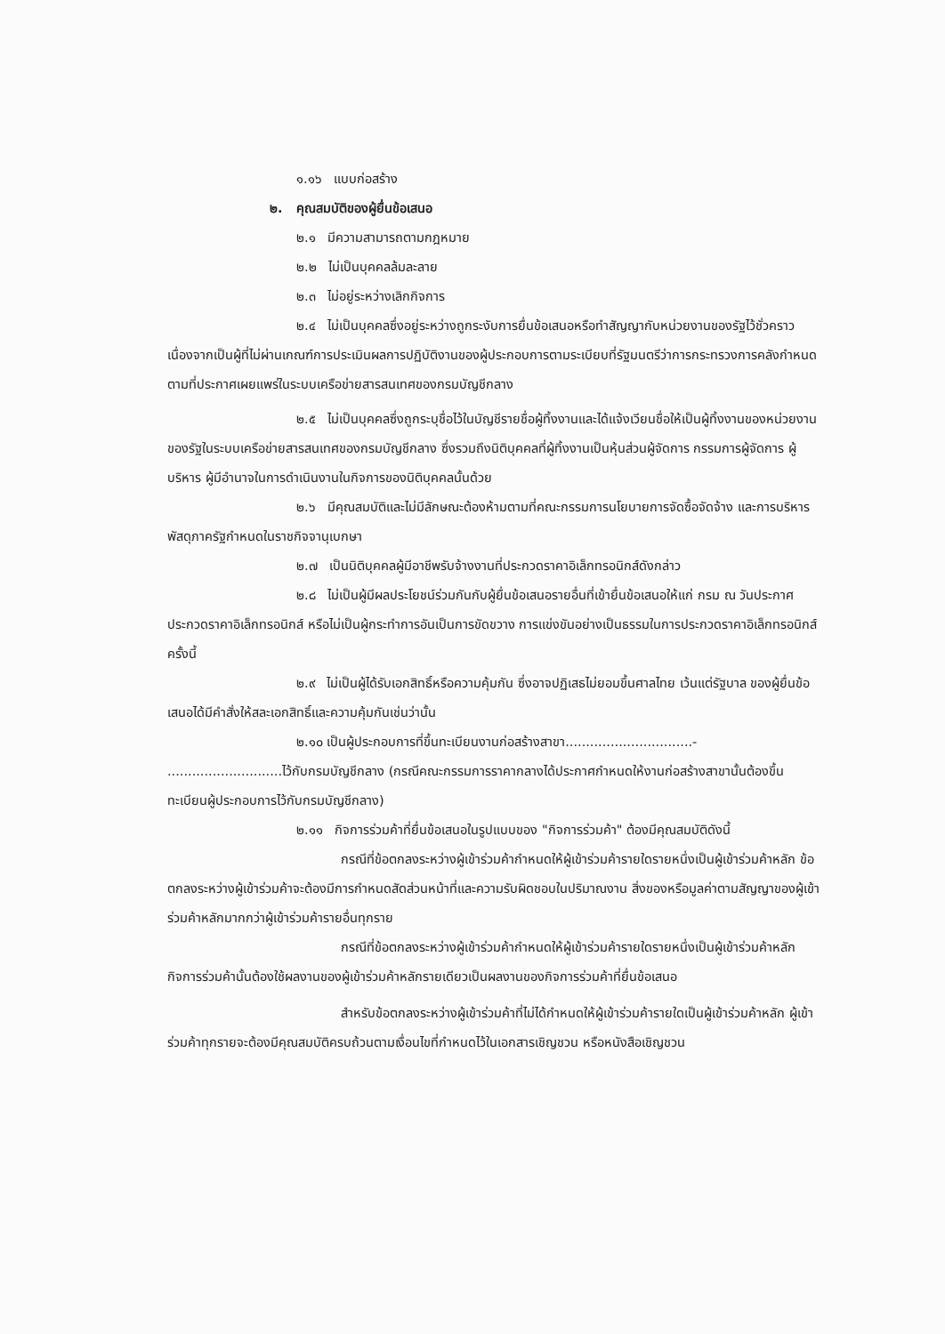๑.๑๖ แบบก่อสร้าง
๒. คุณสมบัติของผู้ยื่นข้อเสนอ
๒.๑ มีความสามารถตามกฎหมาย
๒.๒ ไม่เป็นบุคคลล้มละลาย
๒.๓ ไม่อยู่ระหว่างเลิกกิจการ
๒.๔ ไม่เป็นบุคคลซึ่งอยู่ระหว่างถูกระงับการยื่นข้อเสนอหรือทำสัญญากับหน่วยงานของรัฐไว้ชั่วคราว เนื่องจากเป็นผู้ที่ไม่ผ่านเกณฑ์การประเมินผลการปฏิบัติงานของผู้ประกอบการตามระเบียบที่รัฐมนตรีว่าการกระทรวงการคลังกำหนดตามที่ประกาศเผยแพร่ในระบบเครือข่ายสารสนเทศของกรมบัญชีกลาง
๒.๕ ไม่เป็นบุคคลซึ่งถูกระบุชื่อไว้ในบัญชีรายชื่อผู้ทิ้งงานและได้แจ้งเวียนชื่อให้เป็นผู้ทิ้งงานของหน่วยงานของรัฐในระบบเครือข่ายสารสนเทศของกรมบัญชีกลาง ซึ่งรวมถึงนิติบุคคลที่ผู้ทิ้งงานเป็นหุ้นส่วนผู้จัดการ กรรมการผู้จัดการ ผู้บริหาร ผู้มีอำนาจในการดำเนินงานในกิจการของนิติบุคคลนั้นด้วย
๒.๖ มีคุณสมบัติและไม่มีลักษณะต้องห้ามตามที่คณะกรรมการนโยบายการจัดซื้อจัดจ้าง และการบริหารพัสดุภาครัฐกำหนดในราชกิจจานุเบกษา
๒.๗ เป็นนิติบุคคลผู้มีอาชีพรับจ้างงานที่ประกวดราคาอิเล็กทรอนิกส์ดังกล่าว
๒.๘ ไม่เป็นผู้มีผลประโยชน์ร่วมกันกับผู้ยื่นข้อเสนอรายอื่นที่เข้ายื่นข้อเสนอให้แก่ กรม ณ วันประกาศประกวดราคาอิเล็กทรอนิกส์ หรือไม่เป็นผู้กระทำการอันเป็นการขัดขวาง การแข่งขันอย่างเป็นธรรมในการประกวดราคาอิเล็กทรอนิกส์ครั้งนี้
๒.๙ ไม่เป็นผู้ได้รับเอกสิทธิ์หรือความคุ้มกัน ซึ่งอาจปฏิเสธไม่ยอมขึ้นศาลไทย เว้นแต่รัฐบาล ของผู้ยื่นข้อเสนอได้มีคำสั่งให้สละเอกสิทธิ์และความคุ้มกันเช่นว่านั้น
๒.๑๐ เป็นผู้ประกอบการที่ขึ้นทะเบียนงานก่อสร้างสาขา...............................- ............................ไว้กับกรมบัญชีกลาง (กรณีคณะกรรมการราคากลางได้ประกาศกำหนดให้งานก่อสร้างสาขานั้นต้องขึ้นทะเบียนผู้ประกอบการไว้กับกรมบัญชีกลาง)
๒.๑๑ กิจการร่วมค้าที่ยื่นข้อเสนอในรูปแบบของ "กิจการร่วมค้า" ต้องมีคุณสมบัติดังนี้
กรณีที่ข้อตกลงระหว่างผู้เข้าร่วมค้ากำหนดให้ผู้เข้าร่วมค้ารายใดรายหนึ่งเป็นผู้เข้าร่วมค้าหลัก ข้อตกลงระหว่างผู้เข้าร่วมค้าจะต้องมีการกำหนดสัดส่วนหน้าที่และความรับผิดชอบในปริมาณงาน สิ่งของหรือมูลค่าตามสัญญาของผู้เข้าร่วมค้าหลักมากกว่าผู้เข้าร่วมค้ารายอื่นทุกราย
กรณีที่ข้อตกลงระหว่างผู้เข้าร่วมค้ากำหนดให้ผู้เข้าร่วมค้ารายใดรายหนึ่งเป็นผู้เข้าร่วมค้าหลัก กิจการร่วมค้านั้นต้องใช้ผลงานของผู้เข้าร่วมค้าหลักรายเดียวเป็นผลงานของกิจการร่วมค้าที่ยื่นข้อเสนอ
สำหรับข้อตกลงระหว่างผู้เข้าร่วมค้าที่ไม่ได้กำหนดให้ผู้เข้าร่วมค้ารายใดเป็นผู้เข้าร่วมค้าหลัก ผู้เข้าร่วมค้าทุกรายจะต้องมีคุณสมบัติครบถ้วนตามเงื่อนไขที่กำหนดไว้ในเอกสารเชิญชวน หรือหนังสือเชิญชวน